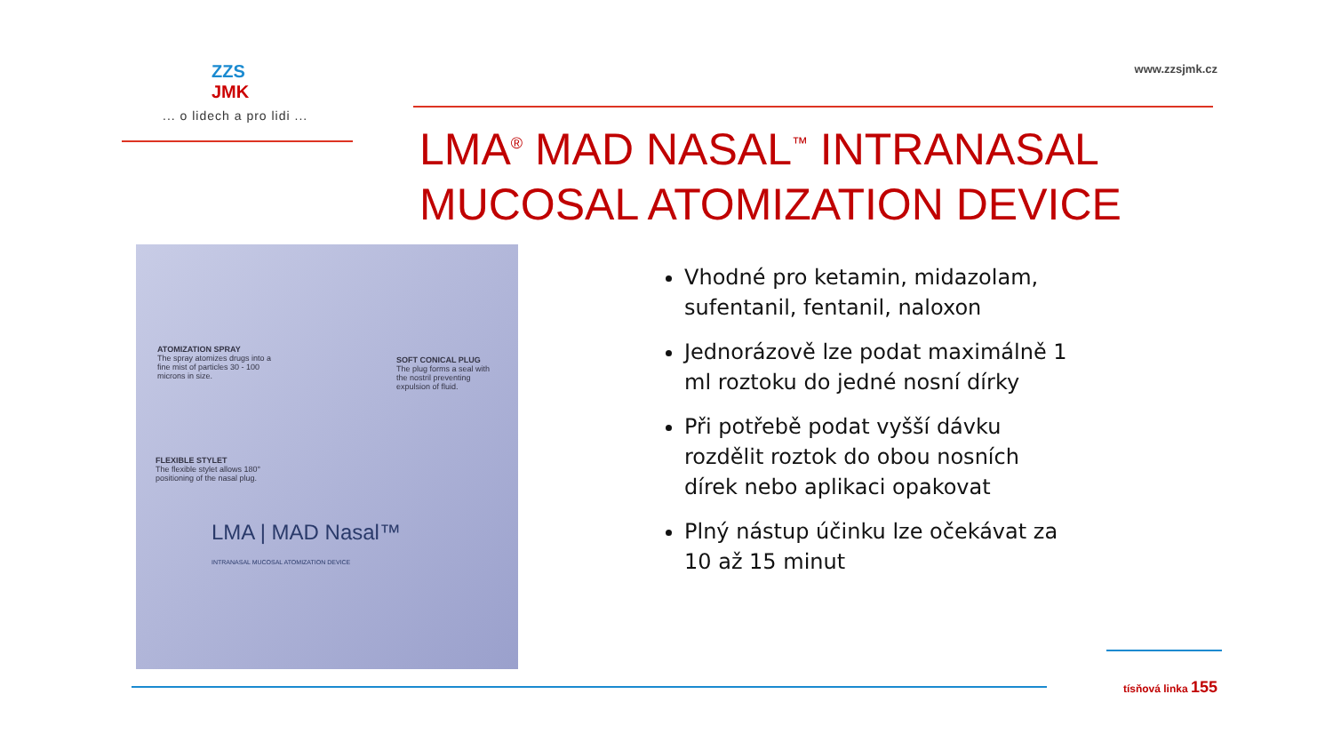ZZS
JMK
... o lidech a pro lidi ...
www.zzsjmk.cz
LMA<sup>®</sup> MAD NASAL<sup>™</sup> INTRANASAL
MUCOSAL ATOMIZATION DEVICE
ATOMIZATION SPRAY
The spray atomizes drugs into a fine mist of particles 30 - 100 microns in size.
SOFT CONICAL PLUG
The plug forms a seal with the nostril preventing expulsion of fluid.
FLEXIBLE STYLET
The flexible stylet allows 180° positioning of the nasal plug.
LMA | MAD Nasal™
INTRANASAL MUCOSAL ATOMIZATION DEVICE
Vhodné pro ketamin, midazolam, sufentanil, fentanil, naloxon
Jednorázově lze podat maximálně 1 ml roztoku do jedné nosní dírky
Při potřebě podat vyšší dávku rozdělit roztok do obou nosních dírek nebo aplikaci opakovat
Plný nástup účinku lze očekávat za 10 až 15 minut
tísňová linka 155